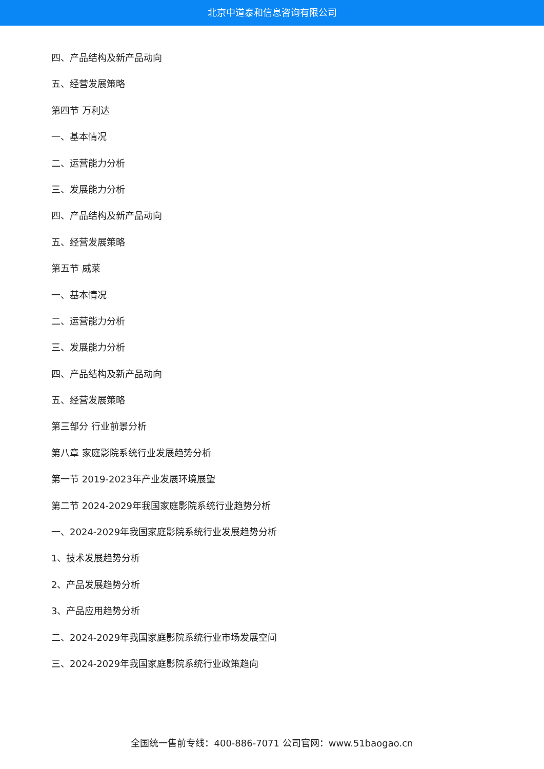北京中道泰和信息咨询有限公司
四、产品结构及新产品动向
五、经营发展策略
第四节 万利达
一、基本情况
二、运营能力分析
三、发展能力分析
四、产品结构及新产品动向
五、经营发展策略
第五节 威莱
一、基本情况
二、运营能力分析
三、发展能力分析
四、产品结构及新产品动向
五、经营发展策略
第三部分 行业前景分析
第八章 家庭影院系统行业发展趋势分析
第一节 2019-2023年产业发展环境展望
第二节 2024-2029年我国家庭影院系统行业趋势分析
一、2024-2029年我国家庭影院系统行业发展趋势分析
1、技术发展趋势分析
2、产品发展趋势分析
3、产品应用趋势分析
二、2024-2029年我国家庭影院系统行业市场发展空间
三、2024-2029年我国家庭影院系统行业政策趋向
全国统一售前专线：400-886-7071 公司官网：www.51baogao.cn